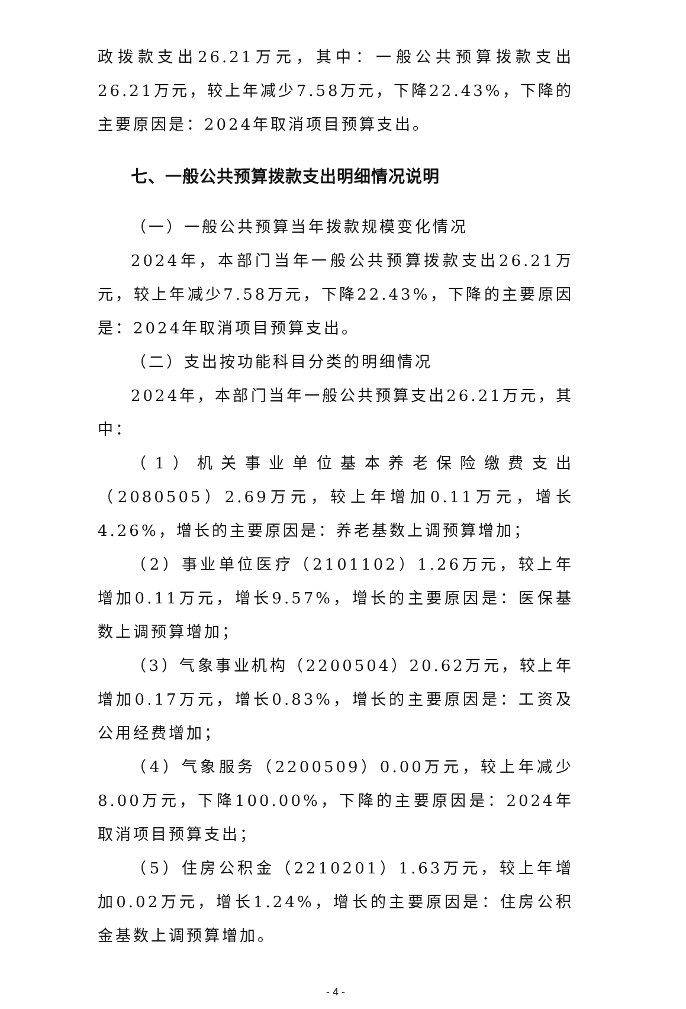政拨款支出26.21万元，其中：一般公共预算拨款支出26.21万元，较上年减少7.58万元，下降22.43%，下降的主要原因是：2024年取消项目预算支出。
七、一般公共预算拨款支出明细情况说明
（一）一般公共预算当年拨款规模变化情况
2024年，本部门当年一般公共预算拨款支出26.21万元，较上年减少7.58万元，下降22.43%，下降的主要原因是：2024年取消项目预算支出。
（二）支出按功能科目分类的明细情况
2024年，本部门当年一般公共预算支出26.21万元，其中：
（1）机关事业单位基本养老保险缴费支出（2080505）2.69万元，较上年增加0.11万元，增长4.26%，增长的主要原因是：养老基数上调预算增加；
（2）事业单位医疗（2101102）1.26万元，较上年增加0.11万元，增长9.57%，增长的主要原因是：医保基数上调预算增加；
（3）气象事业机构（2200504）20.62万元，较上年增加0.17万元，增长0.83%，增长的主要原因是：工资及公用经费增加；
（4）气象服务（2200509）0.00万元，较上年减少8.00万元，下降100.00%，下降的主要原因是：2024年取消项目预算支出；
（5）住房公积金（2210201）1.63万元，较上年增加0.02万元，增长1.24%，增长的主要原因是：住房公积金基数上调预算增加。
- 4 -